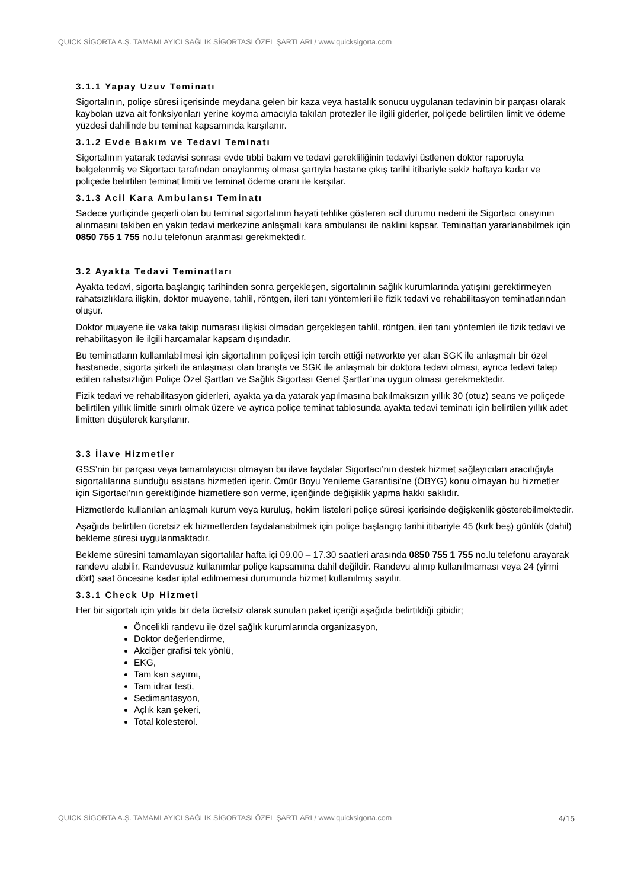QUICK SİGORTA A.Ş. TAMAMLAYICI SAĞLIK SİGORTASI ÖZEL ŞARTLARI / www.quicksigorta.com
3.1.1 Yapay Uzuv Teminatı
Sigortalının, poliçe süresi içerisinde meydana gelen bir kaza veya hastalık sonucu uygulanan tedavinin bir parçası olarak kaybolan uzva ait fonksiyonları yerine koyma amacıyla takılan protezler ile ilgili giderler, poliçede belirtilen limit ve ödeme yüzdesi dahilinde bu teminat kapsamında karşılanır.
3.1.2 Evde Bakım ve Tedavi Teminatı
Sigortalının yatarak tedavisi sonrası evde tıbbi bakım ve tedavi gerekliliğinin tedaviyi üstlenen doktor raporuyla belgelenmiş ve Sigortacı tarafından onaylanmış olması şartıyla hastane çıkış tarihi itibariyle sekiz haftaya kadar ve poliçede belirtilen teminat limiti ve teminat ödeme oranı ile karşılar.
3.1.3 Acil Kara Ambulansı Teminatı
Sadece yurtiçinde geçerli olan bu teminat sigortalının hayati tehlike gösteren acil durumu nedeni ile Sigortacı onayının alınmasını takiben en yakın tedavi merkezine anlaşmalı kara ambulansı ile naklini kapsar. Teminattan yararlanabilmek için 0850 755 1 755 no.lu telefonun aranması gerekmektedir.
3.2 Ayakta Tedavi Teminatları
Ayakta tedavi, sigorta başlangıç tarihinden sonra gerçekleşen, sigortalının sağlık kurumlarında yatışını gerektirmeyen rahatsızlıklara ilişkin, doktor muayene, tahlil, röntgen, ileri tanı yöntemleri ile fizik tedavi ve rehabilitasyon teminatlarından oluşur.
Doktor muayene ile vaka takip numarası ilişkisi olmadan gerçekleşen tahlil, röntgen, ileri tanı yöntemleri ile fizik tedavi ve rehabilitasyon ile ilgili harcamalar kapsam dışındadır.
Bu teminatların kullanılabilmesi için sigortalının poliçesi için tercih ettiği networkte yer alan SGK ile anlaşmalı bir özel hastanede, sigorta şirketi ile anlaşması olan branşta ve SGK ile anlaşmalı bir doktora tedavi olması, ayrıca tedavi talep edilen rahatsızlığın Poliçe Özel Şartları ve Sağlık Sigortası Genel Şartlar’ına uygun olması gerekmektedir.
Fizik tedavi ve rehabilitasyon giderleri, ayakta ya da yatarak yapılmasına bakılmaksızın yıllık 30 (otuz) seans ve poliçede belirtilen yıllık limitle sınırlı olmak üzere ve ayrıca poliçe teminat tablosunda ayakta tedavi teminatı için belirtilen yıllık adet limitten düşülerek karşılanır.
3.3 İlave Hizmetler
GSS’nin bir parçası veya tamamlayıcısı olmayan bu ilave faydalar Sigortacı’nın destek hizmet sağlayıcıları aracılığıyla sigortalılarına sunduğu asistans hizmetleri içerir. Ömür Boyu Yenileme Garantisi’ne (ÖBYG) konu olmayan bu hizmetler için Sigortacı’nın gerektiğinde hizmetlere son verme, içeriğinde değişiklik yapma hakkı saklıdır.
Hizmetlerde kullanılan anlaşmalı kurum veya kuruluş, hekim listeleri poliçe süresi içerisinde değişkenlik gösterebilmektedir.
Aşağıda belirtilen ücretsiz ek hizmetlerden faydalanabilmek için poliçe başlangıç tarihi itibariyle 45 (kırk beş) günlük (dahil) bekleme süresi uygulanmaktadır.
Bekleme süresini tamamlayan sigortalılar hafta içi 09.00 – 17.30 saatleri arasında 0850 755 1 755 no.lu telefonu arayarak randevu alabilir. Randevusuz kullanımlar poliçe kapsamına dahil değildir. Randevu alınıp kullanılmaması veya 24 (yirmi dört) saat öncesine kadar iptal edilmemesi durumunda hizmet kullanılmış sayılır.
3.3.1 Check Up Hizmeti
Her bir sigortalı için yılda bir defa ücretsiz olarak sunulan paket içeriği aşağıda belirtildiği gibidir;
Öncelikli randevu ile özel sağlık kurumlarında organizasyon,
Doktor değerlendirme,
Akciğer grafisi tek yönlü,
EKG,
Tam kan sayımı,
Tam idrar testi,
Sedimantasyon,
Açlık kan şekeri,
Total kolesterol.
QUICK SİGORTA A.Ş. TAMAMLAYICI SAĞLIK SİGORTASI ÖZEL ŞARTLARI / www.quicksigorta.com 4/15